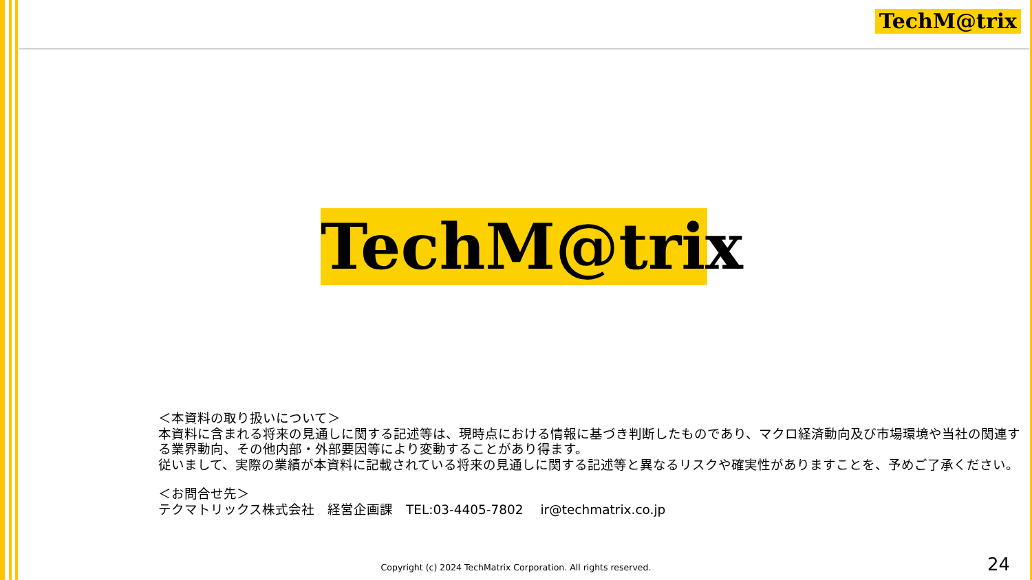TechM@trix
TechM@trix
＜本資料の取り扱いについて＞
本資料に含まれる将来の見通しに関する記述等は、現時点における情報に基づき判断したものであり、マクロ経済動向及び市場環境や当社の関連する業界動向、その他内部・外部要因等により変動することがあり得ます。
従いまして、実際の業績が本資料に記載されている将来の見通しに関する記述等と異なるリスクや確実性がありますことを、予めご了承ください。
＜お問合せ先＞
テクマトリックス株式会社　経営企画課　TEL:03-4405-7802　 ir@techmatrix.co.jp
Copyright (c) 2024 TechMatrix Corporation. All rights reserved.
24